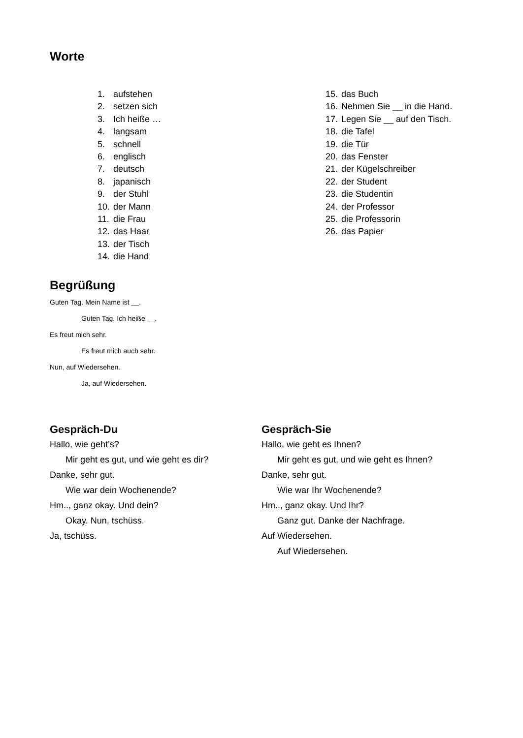Worte
1. aufstehen
2. setzen sich
3. Ich heiße …
4. langsam
5. schnell
6. englisch
7. deutsch
8. japanisch
9. der Stuhl
10. der Mann
11. die Frau
12. das Haar
13. der Tisch
14. die Hand
15. das Buch
16. Nehmen Sie __ in die Hand.
17. Legen Sie __ auf den Tisch.
18. die Tafel
19. die Tür
20. das Fenster
21. der Kügelschreiber
22. der Student
23. die Studentin
24. der Professor
25. die Professorin
26. das Papier
Begrüßung
Guten Tag. Mein Name ist __.
Guten Tag. Ich heiße __.
Es freut mich sehr.
Es freut mich auch sehr.
Nun, auf Wiedersehen.
Ja, auf Wiedersehen.
Gespräch-Du
Hallo, wie geht’s?
Mir geht es gut, und wie geht es dir?
Danke, sehr gut.
Wie war dein Wochenende?
Hm.., ganz okay. Und dein?
Okay. Nun, tschüss.
Ja, tschüss.
Gespräch-Sie
Hallo, wie geht es Ihnen?
Mir geht es gut, und wie geht es Ihnen?
Danke, sehr gut.
Wie war Ihr Wochenende?
Hm.., ganz okay. Und Ihr?
Ganz gut. Danke der Nachfrage.
Auf Wiedersehen.
Auf Wiedersehen.